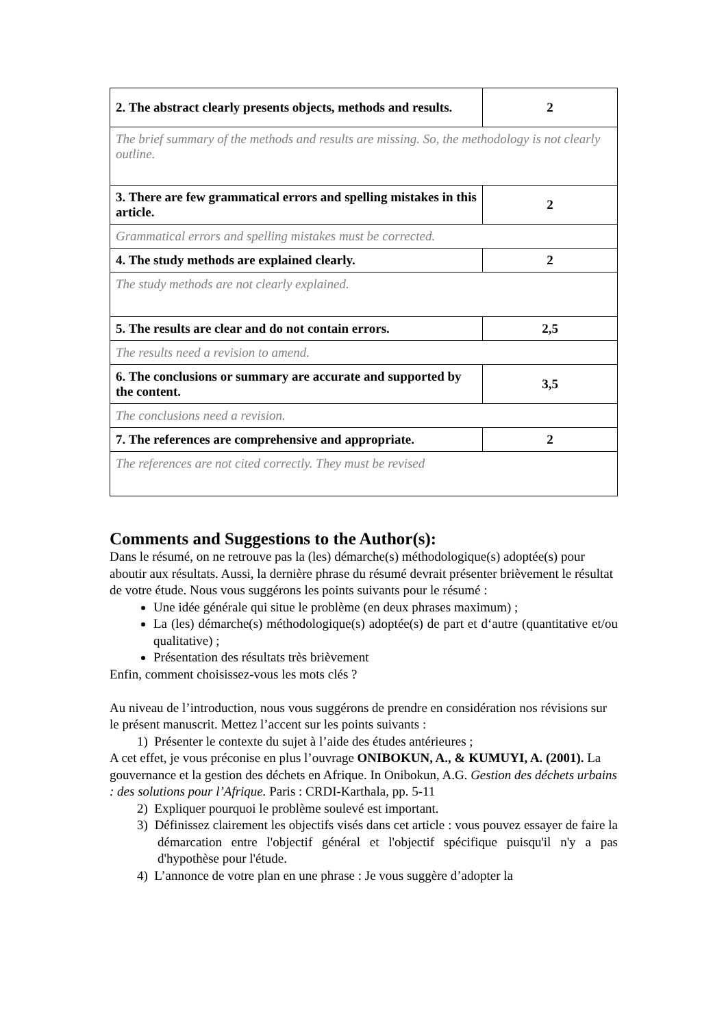| 2. The abstract clearly presents objects, methods and results. | 2 |
| The brief summary of the methods and results are missing. So, the methodology is not clearly outline. | |
| 3. There are few grammatical errors and spelling mistakes in this article. | 2 |
| Grammatical errors and spelling mistakes must be corrected. | |
| 4. The study methods are explained clearly. | 2 |
| The study methods are not clearly explained. | |
| 5. The results are clear and do not contain errors. | 2,5 |
| The results need a revision to amend. | |
| 6. The conclusions or summary are accurate and supported by the content. | 3,5 |
| The conclusions need a revision. | |
| 7. The references are comprehensive and appropriate. | 2 |
| The references are not cited correctly. They must be revised | |
Comments and Suggestions to the Author(s):
Dans le résumé, on ne retrouve pas la (les) démarche(s) méthodologique(s) adoptée(s) pour aboutir aux résultats. Aussi, la dernière phrase du résumé devrait présenter brièvement le résultat de votre étude. Nous vous suggérons les points suivants pour le résumé :
Une idée générale qui situe le problème (en deux phrases maximum) ;
La (les) démarche(s) méthodologique(s) adoptée(s) de part et d‘autre (quantitative et/ou qualitative) ;
Présentation des résultats très brièvement
Enfin, comment choisissez-vous les mots clés ?
Au niveau de l’introduction, nous vous suggérons de prendre en considération nos révisions sur le présent manuscrit. Mettez l’accent sur les points suivants :
1) Présenter le contexte du sujet à l’aide des études antérieures ;
A cet effet, je vous préconise en plus l’ouvrage ONIBOKUN, A., & KUMUYI, A. (2001). La gouvernance et la gestion des déchets en Afrique. In Onibokun, A.G. Gestion des déchets urbains : des solutions pour l’Afrique. Paris : CRDI-Karthala, pp. 5-11
2) Expliquer pourquoi le problème soulevé est important.
3) Définissez clairement les objectifs visés dans cet article : vous pouvez essayer de faire la démarcation entre l'objectif général et l'objectif spécifique puisqu'il n'y a pas d'hypothèse pour l'étude.
4) L’annonce de votre plan en une phrase : Je vous suggère d’adopter la